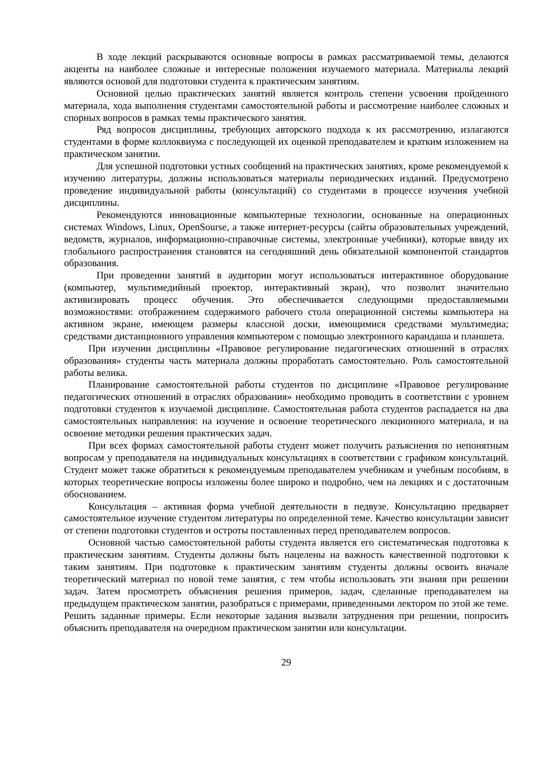В ходе лекций раскрываются основные вопросы в рамках рассматриваемой темы, делаются акценты на наиболее сложные и интересные положения изучаемого материала. Материалы лекций являются основой для подготовки студента к практическим занятиям.
Основной целью практических занятий является контроль степени усвоения пройденного материала, хода выполнения студентами самостоятельной работы и рассмотрение наиболее сложных и спорных вопросов в рамках темы практического занятия.
Ряд вопросов дисциплины, требующих авторского подхода к их рассмотрению, излагаются студентами в форме коллоквиума с последующей их оценкой преподавателем и кратким изложением на практическом занятии.
Для успешной подготовки устных сообщений на практических занятиях, кроме рекомендуемой к изучению литературы, должны использоваться материалы периодических изданий. Предусмотрено проведение индивидуальной работы (консультаций) со студентами в процессе изучения учебной дисциплины.
Рекомендуются инновационные компьютерные технологии, основанные на операционных системах Windows, Linux, OpenSourse, а также интернет-ресурсы (сайты образовательных учреждений, ведомств, журналов, информационно-справочные системы, электронные учебники), которые ввиду их глобального распространения становятся на сегодняшний день обязательной компонентой стандартов образования.
При проведении занятий в аудитории могут использоваться интерактивное оборудование (компьютер, мультимедийный проектор, интерактивный экран), что позволит значительно активизировать процесс обучения. Это обеспечивается следующими предоставляемыми возможностями: отображением содержимого рабочего стола операционной системы компьютера на активном экране, имеющем размеры классной доски, имеющимися средствами мультимедиа; средствами дистанционного управления компьютером с помощью электронного карандаша и планшета.
При изучении дисциплины «Правовое регулирование педагогических отношений в отраслях образования» студенты часть материала должны проработать самостоятельно. Роль самостоятельной работы велика.
Планирование самостоятельной работы студентов по дисциплине «Правовое регулирование педагогических отношений в отраслях образования» необходимо проводить в соответствии с уровнем подготовки студентов к изучаемой дисциплине. Самостоятельная работа студентов распадается на два самостоятельных направления: на изучение и освоение теоретического лекционного материала, и на освоение методики решения практических задач.
При всех формах самостоятельной работы студент может получить разъяснения по непонятным вопросам у преподавателя на индивидуальных консультациях в соответствии с графиком консультаций. Студент может также обратиться к рекомендуемым преподавателем учебникам и учебным пособиям, в которых теоретические вопросы изложены более широко и подробно, чем на лекциях и с достаточным обоснованием.
Консультация – активная форма учебной деятельности в педвузе. Консультацию предваряет самостоятельное изучение студентом литературы по определенной теме. Качество консультации зависит от степени подготовки студентов и остроты поставленных перед преподавателем вопросов.
Основной частью самостоятельной работы студента является его систематическая подготовка к практическим занятиям. Студенты должны быть нацелены на важность качественной подготовки к таким занятиям. При подготовке к практическим занятиям студенты должны освоить вначале теоретический материал по новой теме занятия, с тем чтобы использовать эти знания при решении задач. Затем просмотреть объяснения решения примеров, задач, сделанные преподавателем на предыдущем практическом занятии, разобраться с примерами, приведенными лектором по этой же теме. Решить заданные примеры. Если некоторые задания вызвали затруднения при решении, попросить объяснить преподавателя на очередном практическом занятии или консультации.
29